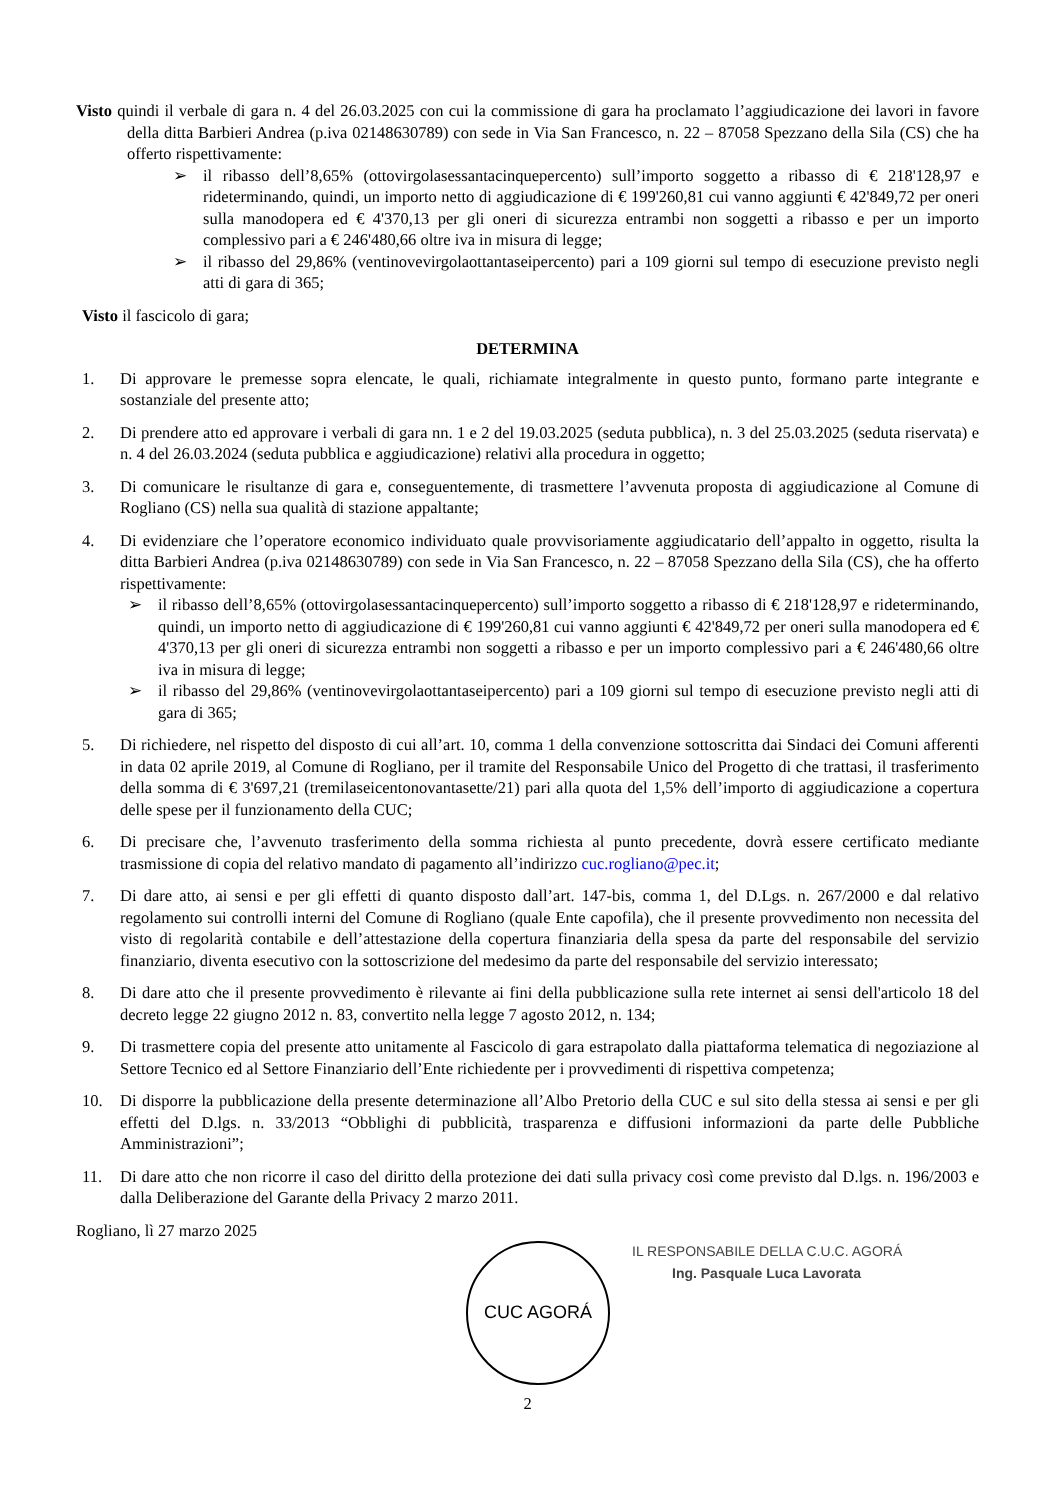Visto quindi il verbale di gara n. 4 del 26.03.2025 con cui la commissione di gara ha proclamato l’aggiudicazione dei lavori in favore della ditta Barbieri Andrea (p.iva 02148630789) con sede in Via San Francesco, n. 22 – 87058 Spezzano della Sila (CS) che ha offerto rispettivamente:
➢ il ribasso dell’8,65% (ottovirgolasessantacinquepercento) sull’importo soggetto a ribasso di € 218'128,97 e rideterminando, quindi, un importo netto di aggiudicazione di € 199'260,81 cui vanno aggiunti € 42'849,72 per oneri sulla manodopera ed € 4'370,13 per gli oneri di sicurezza entrambi non soggetti a ribasso e per un importo complessivo pari a € 246'480,66 oltre iva in misura di legge;
➢ il ribasso del 29,86% (ventinovevirgolaottantaseipercento) pari a 109 giorni sul tempo di esecuzione previsto negli atti di gara di 365;
Visto il fascicolo di gara;
DETERMINA
1. Di approvare le premesse sopra elencate, le quali, richiamate integralmente in questo punto, formano parte integrante e sostanziale del presente atto;
2. Di prendere atto ed approvare i verbali di gara nn. 1 e 2 del 19.03.2025 (seduta pubblica), n. 3 del 25.03.2025 (seduta riservata) e n. 4 del 26.03.2024 (seduta pubblica e aggiudicazione) relativi alla procedura in oggetto;
3. Di comunicare le risultanze di gara e, conseguentemente, di trasmettere l’avvenuta proposta di aggiudicazione al Comune di Rogliano (CS) nella sua qualità di stazione appaltante;
4. Di evidenziare che l’operatore economico individuato quale provvisoriamente aggiudicatario dell’appalto in oggetto, risulta la ditta Barbieri Andrea (p.iva 02148630789) con sede in Via San Francesco, n. 22 – 87058 Spezzano della Sila (CS), che ha offerto rispettivamente:
➢ il ribasso dell’8,65% (ottovirgolasessantacinquepercento) sull’importo soggetto a ribasso di € 218'128,97 e rideterminando, quindi, un importo netto di aggiudicazione di € 199'260,81 cui vanno aggiunti € 42'849,72 per oneri sulla manodopera ed € 4'370,13 per gli oneri di sicurezza entrambi non soggetti a ribasso e per un importo complessivo pari a € 246'480,66 oltre iva in misura di legge;
➢ il ribasso del 29,86% (ventinovevirgolaottantaseipercento) pari a 109 giorni sul tempo di esecuzione previsto negli atti di gara di 365;
5. Di richiedere, nel rispetto del disposto di cui all’art. 10, comma 1 della convenzione sottoscritta dai Sindaci dei Comuni afferenti in data 02 aprile 2019, al Comune di Rogliano, per il tramite del Responsabile Unico del Progetto di che trattasi, il trasferimento della somma di € 3'697,21 (tremilaseicentonovantasette/21) pari alla quota del 1,5% dell’importo di aggiudicazione a copertura delle spese per il funzionamento della CUC;
6. Di precisare che, l’avvenuto trasferimento della somma richiesta al punto precedente, dovrà essere certificato mediante trasmissione di copia del relativo mandato di pagamento all’indirizzo cuc.rogliano@pec.it;
7. Di dare atto, ai sensi e per gli effetti di quanto disposto dall’art. 147-bis, comma 1, del D.Lgs. n. 267/2000 e dal relativo regolamento sui controlli interni del Comune di Rogliano (quale Ente capofila), che il presente provvedimento non necessita del visto di regolarità contabile e dell’attestazione della copertura finanziaria della spesa da parte del responsabile del servizio finanziario, diventa esecutivo con la sottoscrizione del medesimo da parte del responsabile del servizio interessato;
8. Di dare atto che il presente provvedimento è rilevante ai fini della pubblicazione sulla rete internet ai sensi dell'articolo 18 del decreto legge 22 giugno 2012 n. 83, convertito nella legge 7 agosto 2012, n. 134;
9. Di trasmettere copia del presente atto unitamente al Fascicolo di gara estrapolato dalla piattaforma telematica di negoziazione al Settore Tecnico ed al Settore Finanziario dell’Ente richiedente per i provvedimenti di rispettiva competenza;
10. Di disporre la pubblicazione della presente determinazione all’Albo Pretorio della CUC e sul sito della stessa ai sensi e per gli effetti del D.lgs. n. 33/2013 “Obblighi di pubblicità, trasparenza e diffusioni informazioni da parte delle Pubbliche Amministrazioni”;
11. Di dare atto che non ricorre il caso del diritto della protezione dei dati sulla privacy così come previsto dal D.lgs. n. 196/2003 e dalla Deliberazione del Garante della Privacy 2 marzo 2011.
Rogliano, lì 27 marzo 2025
CUC AGORÁ
IL RESPONSABILE DELLA C.U.C. AGORÁ
Ing. Pasquale Luca Lavorata
2